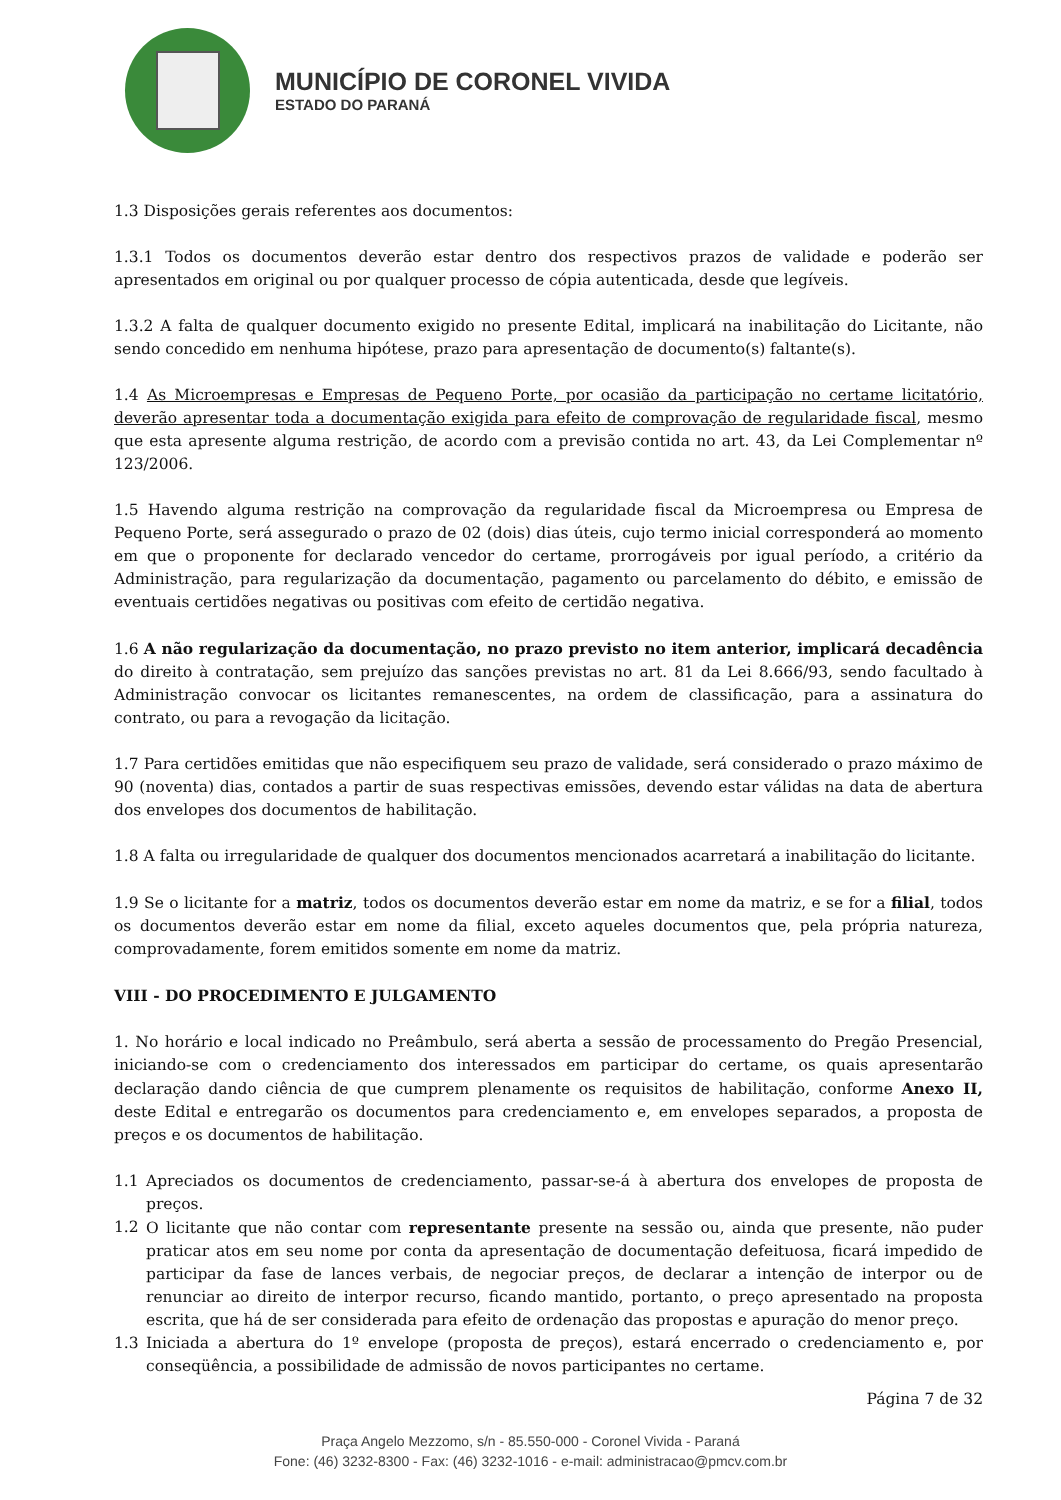MUNICÍPIO DE CORONEL VIVIDA
ESTADO DO PARANÁ
1.3 Disposições gerais referentes aos documentos:
1.3.1 Todos os documentos deverão estar dentro dos respectivos prazos de validade e poderão ser apresentados em original ou por qualquer processo de cópia autenticada, desde que legíveis.
1.3.2 A falta de qualquer documento exigido no presente Edital, implicará na inabilitação do Licitante, não sendo concedido em nenhuma hipótese, prazo para apresentação de documento(s) faltante(s).
1.4 As Microempresas e Empresas de Pequeno Porte, por ocasião da participação no certame licitatório, deverão apresentar toda a documentação exigida para efeito de comprovação de regularidade fiscal, mesmo que esta apresente alguma restrição, de acordo com a previsão contida no art. 43, da Lei Complementar nº 123/2006.
1.5 Havendo alguma restrição na comprovação da regularidade fiscal da Microempresa ou Empresa de Pequeno Porte, será assegurado o prazo de 02 (dois) dias úteis, cujo termo inicial corresponderá ao momento em que o proponente for declarado vencedor do certame, prorrogáveis por igual período, a critério da Administração, para regularização da documentação, pagamento ou parcelamento do débito, e emissão de eventuais certidões negativas ou positivas com efeito de certidão negativa.
1.6 A não regularização da documentação, no prazo previsto no item anterior, implicará decadência do direito à contratação, sem prejuízo das sanções previstas no art. 81 da Lei 8.666/93, sendo facultado à Administração convocar os licitantes remanescentes, na ordem de classificação, para a assinatura do contrato, ou para a revogação da licitação.
1.7 Para certidões emitidas que não especifiquem seu prazo de validade, será considerado o prazo máximo de 90 (noventa) dias, contados a partir de suas respectivas emissões, devendo estar válidas na data de abertura dos envelopes dos documentos de habilitação.
1.8 A falta ou irregularidade de qualquer dos documentos mencionados acarretará a inabilitação do licitante.
1.9 Se o licitante for a matriz, todos os documentos deverão estar em nome da matriz, e se for a filial, todos os documentos deverão estar em nome da filial, exceto aqueles documentos que, pela própria natureza, comprovadamente, forem emitidos somente em nome da matriz.
VIII - DO PROCEDIMENTO E JULGAMENTO
1. No horário e local indicado no Preâmbulo, será aberta a sessão de processamento do Pregão Presencial, iniciando-se com o credenciamento dos interessados em participar do certame, os quais apresentarão declaração dando ciência de que cumprem plenamente os requisitos de habilitação, conforme Anexo II, deste Edital e entregarão os documentos para credenciamento e, em envelopes separados, a proposta de preços e os documentos de habilitação.
1.1 Apreciados os documentos de credenciamento, passar-se-á à abertura dos envelopes de proposta de preços.
1.2 O licitante que não contar com representante presente na sessão ou, ainda que presente, não puder praticar atos em seu nome por conta da apresentação de documentação defeituosa, ficará impedido de participar da fase de lances verbais, de negociar preços, de declarar a intenção de interpor ou de renunciar ao direito de interpor recurso, ficando mantido, portanto, o preço apresentado na proposta escrita, que há de ser considerada para efeito de ordenação das propostas e apuração do menor preço.
1.3 Iniciada a abertura do 1º envelope (proposta de preços), estará encerrado o credenciamento e, por conseqüência, a possibilidade de admissão de novos participantes no certame.
Página 7 de 32
Praça Angelo Mezzomo, s/n - 85.550-000 - Coronel Vivida - Paraná
Fone: (46) 3232-8300 - Fax: (46) 3232-1016 - e-mail: administracao@pmcv.com.br